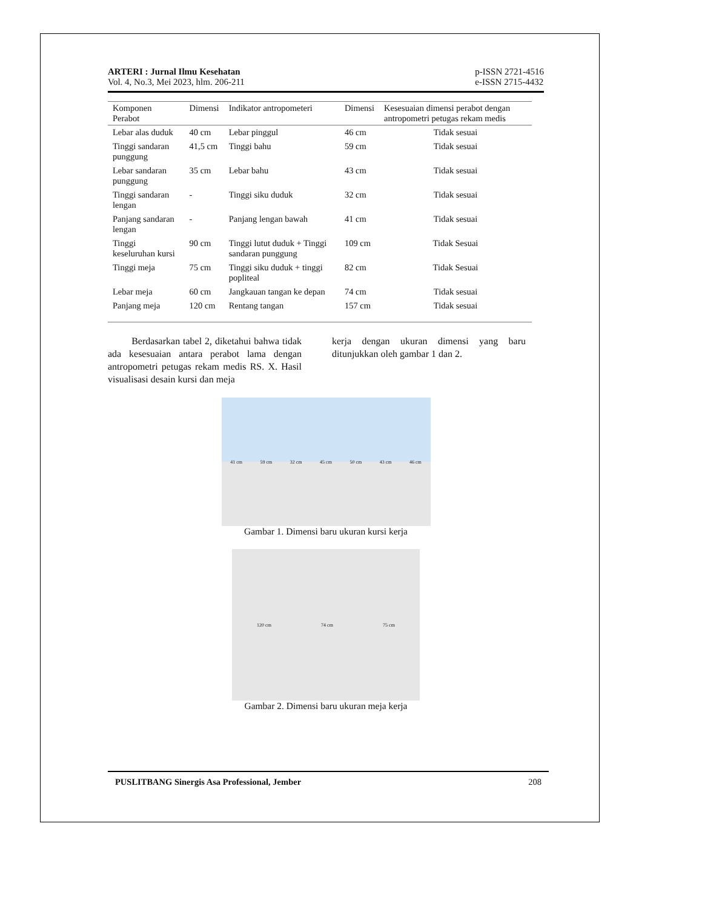ARTERI : Jurnal Ilmu Kesehatan
Vol. 4, No.3, Mei 2023, hlm. 206-211
p-ISSN 2721-4516
e-ISSN 2715-4432
| Komponen Perabot | Dimensi | Indikator antropometeri | Dimensi | Kesesuaian dimensi perabot dengan antropometri petugas rekam medis |
| --- | --- | --- | --- | --- |
| Lebar alas duduk | 40 cm | Lebar pinggul | 46 cm | Tidak sesuai |
| Tinggi sandaran punggung | 41,5 cm | Tinggi bahu | 59 cm | Tidak sesuai |
| Lebar sandaran punggung | 35 cm | Lebar bahu | 43 cm | Tidak sesuai |
| Tinggi sandaran lengan | - | Tinggi siku duduk | 32 cm | Tidak sesuai |
| Panjang sandaran lengan | - | Panjang lengan bawah | 41 cm | Tidak sesuai |
| Tinggi keseluruhan kursi | 90 cm | Tinggi lutut duduk + Tinggi sandaran punggung | 109 cm | Tidak Sesuai |
| Tinggi meja | 75 cm | Tinggi siku duduk + tinggi popliteal | 82 cm | Tidak Sesuai |
| Lebar meja | 60 cm | Jangkauan tangan ke depan | 74 cm | Tidak sesuai |
| Panjang meja | 120 cm | Rentang tangan | 157 cm | Tidak sesuai |
Berdasarkan tabel 2, diketahui bahwa tidak ada kesesuaian antara perabot lama dengan antropometri petugas rekam medis RS. X. Hasil visualisasi desain kursi dan meja
kerja dengan ukuran dimensi yang baru ditunjukkan oleh gambar 1 dan 2.
41 cm 59 cm 32 cm 45 cm 50 cm 43 cm 46 cm
Gambar 1. Dimensi baru ukuran kursi kerja
120 cm 74 cm 75 cm
Gambar 2. Dimensi baru ukuran meja kerja
PUSLITBANG Sinergis Asa Professional, Jember 208